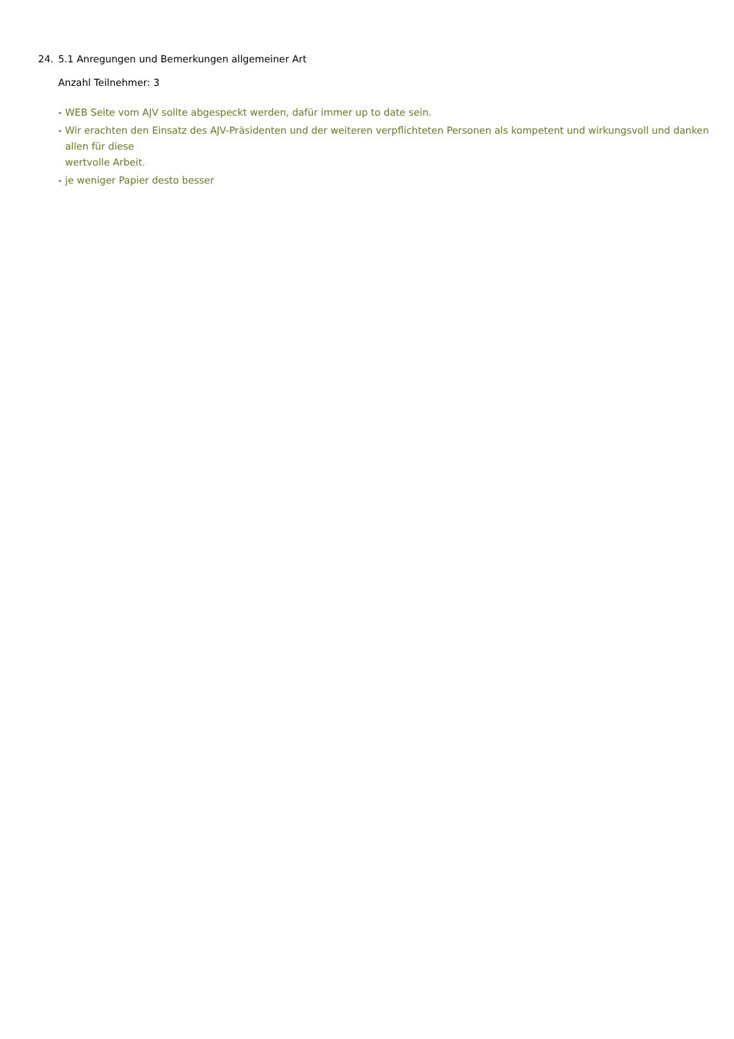24. 5.1 Anregungen und Bemerkungen allgemeiner Art
Anzahl Teilnehmer: 3
- WEB Seite vom AJV sollte abgespeckt werden, dafür immer up to date sein.
- Wir erachten den Einsatz des AJV-Präsidenten und der weiteren verpflichteten Personen als kompetent und wirkungsvoll und danken allen für diese
wertvolle Arbeit.
- je weniger Papier desto besser